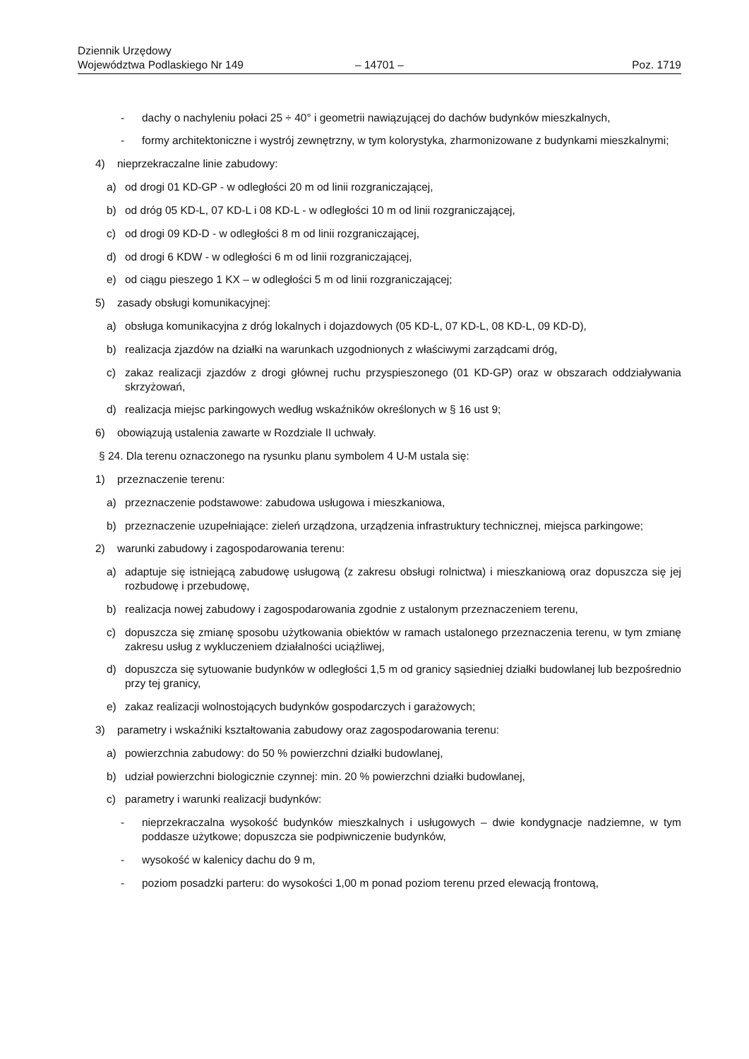Dziennik Urzędowy
Województwa Podlaskiego Nr 149
– 14701 –
Poz. 1719
- dachy o nachyleniu połaci 25 ÷ 40° i geometrii nawiązującej do dachów budynków mieszkalnych,
- formy architektoniczne i wystrój zewnętrzny, w tym kolorystyka, zharmonizowane z budynkami mieszkalnymi;
4) nieprzekraczalne linie zabudowy:
a) od drogi 01 KD-GP - w odległości 20 m od linii rozgraniczającej,
b) od dróg 05 KD-L, 07 KD-L i 08 KD-L - w odległości 10 m od linii rozgraniczającej,
c) od drogi 09 KD-D - w odległości 8 m od linii rozgraniczającej,
d) od drogi 6 KDW - w odległości 6 m od linii rozgraniczającej,
e) od ciągu pieszego 1 KX – w odległości 5 m od linii rozgraniczającej;
5) zasady obsługi komunikacyjnej:
a) obsługa komunikacyjna z dróg lokalnych i dojazdowych (05 KD-L, 07 KD-L, 08 KD-L, 09 KD-D),
b) realizacja zjazdów na działki na warunkach uzgodnionych z właściwymi zarządcami dróg,
c) zakaz realizacji zjazdów z drogi głównej ruchu przyspieszonego (01 KD-GP) oraz w obszarach oddziaływania skrzyżowań,
d) realizacja miejsc parkingowych według wskaźników określonych w § 16 ust 9;
6) obowiązują ustalenia zawarte w Rozdziale II uchwały.
§ 24. Dla terenu oznaczonego na rysunku planu symbolem 4 U-M ustala się:
1) przeznaczenie terenu:
a) przeznaczenie podstawowe: zabudowa usługowa i mieszkaniowa,
b) przeznaczenie uzupełniające: zieleń urządzona, urządzenia infrastruktury technicznej, miejsca parkingowe;
2) warunki zabudowy i zagospodarowania terenu:
a) adaptuje się istniejącą zabudowę usługową (z zakresu obsługi rolnictwa) i mieszkaniową oraz dopuszcza się jej rozbudowę i przebudowę,
b) realizacja nowej zabudowy i zagospodarowania zgodnie z ustalonym przeznaczeniem terenu,
c) dopuszcza się zmianę sposobu użytkowania obiektów w ramach ustalonego przeznaczenia terenu, w tym zmianę zakresu usług z wykluczeniem działalności uciążliwej,
d) dopuszcza się sytuowanie budynków w odległości 1,5 m od granicy sąsiedniej działki budowlanej lub bezpośrednio przy tej granicy,
e) zakaz realizacji wolnostojących budynków gospodarczych i garażowych;
3) parametry i wskaźniki kształtowania zabudowy oraz zagospodarowania terenu:
a) powierzchnia zabudowy: do 50 % powierzchni działki budowlanej,
b) udział powierzchni biologicznie czynnej: min. 20 % powierzchni działki budowlanej,
c) parametry i warunki realizacji budynków:
- nieprzekraczalna wysokość budynków mieszkalnych i usługowych – dwie kondygnacje nadziemne, w tym poddasze użytkowe; dopuszcza sie podpiwniczenie budynków,
- wysokość w kalenicy dachu do 9 m,
- poziom posadzki parteru: do wysokości 1,00 m ponad poziom terenu przed elewacją frontową,